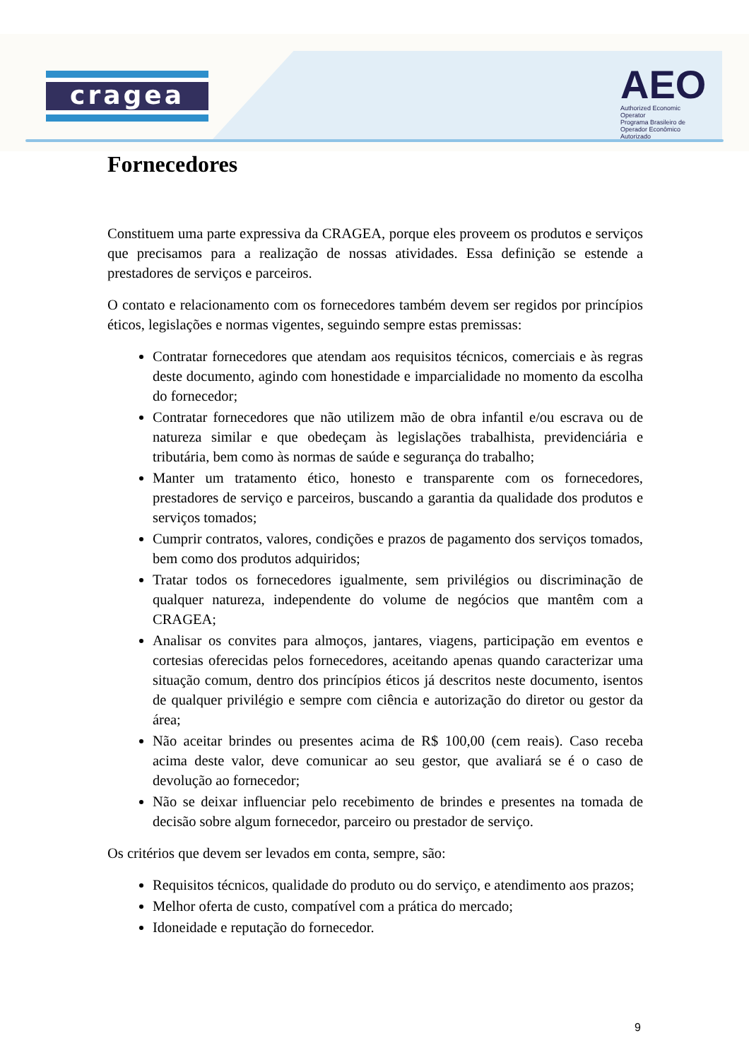cragea
AEO
Authorized Economic Operator
Programa Brasileiro de Operador Econômico Autorizado
Fornecedores
Constituem uma parte expressiva da CRAGEA, porque eles proveem os produtos e serviços que precisamos para a realização de nossas atividades. Essa definição se estende a prestadores de serviços e parceiros.
O contato e relacionamento com os fornecedores também devem ser regidos por princípios éticos, legislações e normas vigentes, seguindo sempre estas premissas:
Contratar fornecedores que atendam aos requisitos técnicos, comerciais e às regras deste documento, agindo com honestidade e imparcialidade no momento da escolha do fornecedor;
Contratar fornecedores que não utilizem mão de obra infantil e/ou escrava ou de natureza similar e que obedeçam às legislações trabalhista, previdenciária e tributária, bem como às normas de saúde e segurança do trabalho;
Manter um tratamento ético, honesto e transparente com os fornecedores, prestadores de serviço e parceiros, buscando a garantia da qualidade dos produtos e serviços tomados;
Cumprir contratos, valores, condições e prazos de pagamento dos serviços tomados, bem como dos produtos adquiridos;
Tratar todos os fornecedores igualmente, sem privilégios ou discriminação de qualquer natureza, independente do volume de negócios que mantêm com a CRAGEA;
Analisar os convites para almoços, jantares, viagens, participação em eventos e cortesias oferecidas pelos fornecedores, aceitando apenas quando caracterizar uma situação comum, dentro dos princípios éticos já descritos neste documento, isentos de qualquer privilégio e sempre com ciência e autorização do diretor ou gestor da área;
Não aceitar brindes ou presentes acima de R$ 100,00 (cem reais). Caso receba acima deste valor, deve comunicar ao seu gestor, que avaliará se é o caso de devolução ao fornecedor;
Não se deixar influenciar pelo recebimento de brindes e presentes na tomada de decisão sobre algum fornecedor, parceiro ou prestador de serviço.
Os critérios que devem ser levados em conta, sempre, são:
Requisitos técnicos, qualidade do produto ou do serviço, e atendimento aos prazos;
Melhor oferta de custo, compatível com a prática do mercado;
Idoneidade e reputação do fornecedor.
9